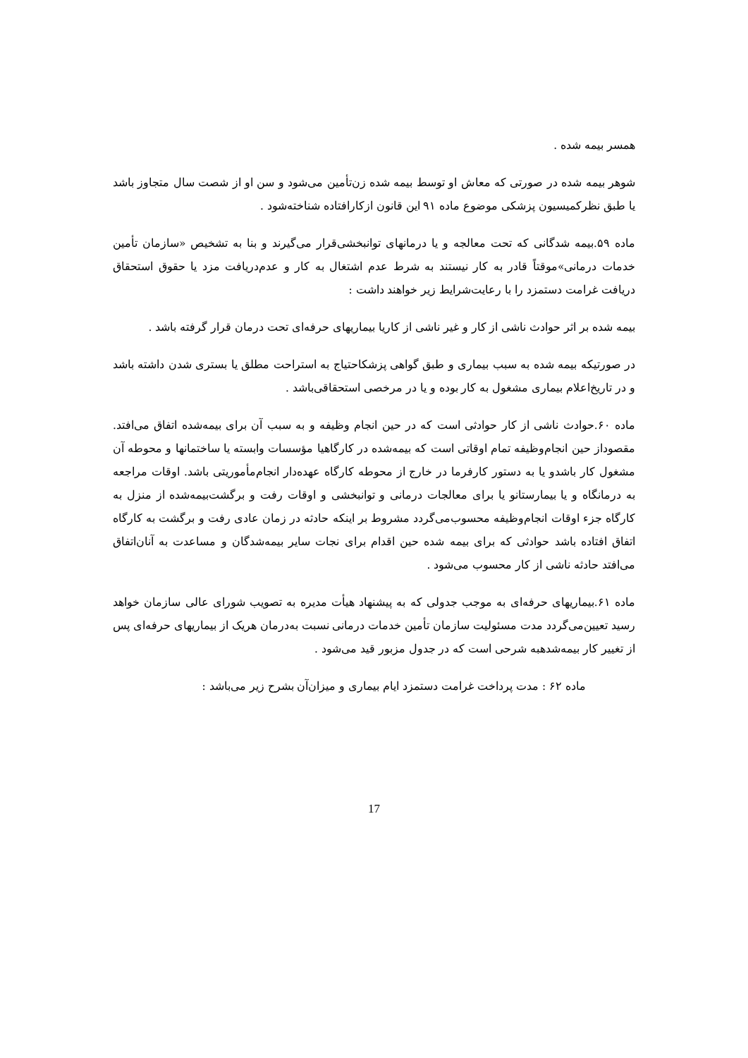همسر بیمه شده .
شوهر بیمه شده در صورتی که معاش او توسط بیمه شده زن‌تأمین می‌شود و سن او از شصت سال متجاوز باشد یا طبق نظرکمیسیون پزشکی موضوع ماده ۹۱ این قانون ازکارافتاده شناخته‌شود .
ماده ۵۹.بیمه شدگانی که تحت معالجه و یا درمانهای توانبخشی‌قرار می‌گیرند و بنا به تشخیص «سازمان تأمین خدمات درمانی»موقتاً قادر به کار نیستند به شرط عدم اشتغال به کار و عدم‌دریافت مزد یا حقوق استحقاق دریافت غرامت دستمزد را با رعایت‌شرایط زیر خواهند داشت :
بیمه شده بر اثر حوادث ناشی از کار و غیر ناشی از کاریا بیماریهای حرفه‌ای تحت درمان قرار گرفته باشد .
در صورتیکه بیمه شده به سبب بیماری و طبق گواهی پزشکاحتیاج به استراحت مطلق یا بستری شدن داشته باشد و در تاریخ‌اعلام بیماری مشغول به کار بوده و یا در مرخصی استحقاقی‌باشد .
ماده ۶۰.حوادث ناشی از کار حوادثی است که در حین انجام وظیفه و به سبب آن برای بیمه‌شده اتفاق می‌افتد. مقصوداز حین انجام‌وظیفه تمام اوقاتی است که بیمه‌شده در کارگاهیا مؤسسات وابسته یا ساختمانها و محوطه آن مشغول کار باشدو یا به دستور کارفرما در خارج از محوطه کارگاه عهده‌دار انجام‌مأموریتی باشد. اوقات مراجعه به درمانگاه و یا بیمارستانو یا برای معالجات درمانی و توانبخشی و اوقات رفت و برگشت‌بیمه‌شده از منزل به کارگاه جزء اوقات انجام‌وظیفه محسوب‌می‌گردد مشروط بر اینکه حادثه در زمان عادی رفت و برگشت به کارگاه اتفاق افتاده باشد حوادثی که برای بیمه شده حین اقدام برای نجات سایر بیمه‌شدگان و مساعدت به آنان‌اتفاق می‌افتد حادثه ناشی از کار محسوب می‌شود .
ماده ۶۱.بیماریهای حرفه‌ای به موجب جدولی که به پیشنهاد هیأت مدیره به تصویب شورای عالی سازمان خواهد رسید تعیین‌می‌گردد مدت مسئولیت سازمان تأمین خدمات درمانی نسبت به‌درمان هریک از بیماریهای حرفه‌ای پس از تغییر کار بیمه‌شدهبه شرحی است که در جدول مزبور قید می‌شود .
ماده ۶۲ : مدت پرداخت غرامت دستمزد ایام بیماری و میزان‌آن بشرح زیر می‌باشد :
17